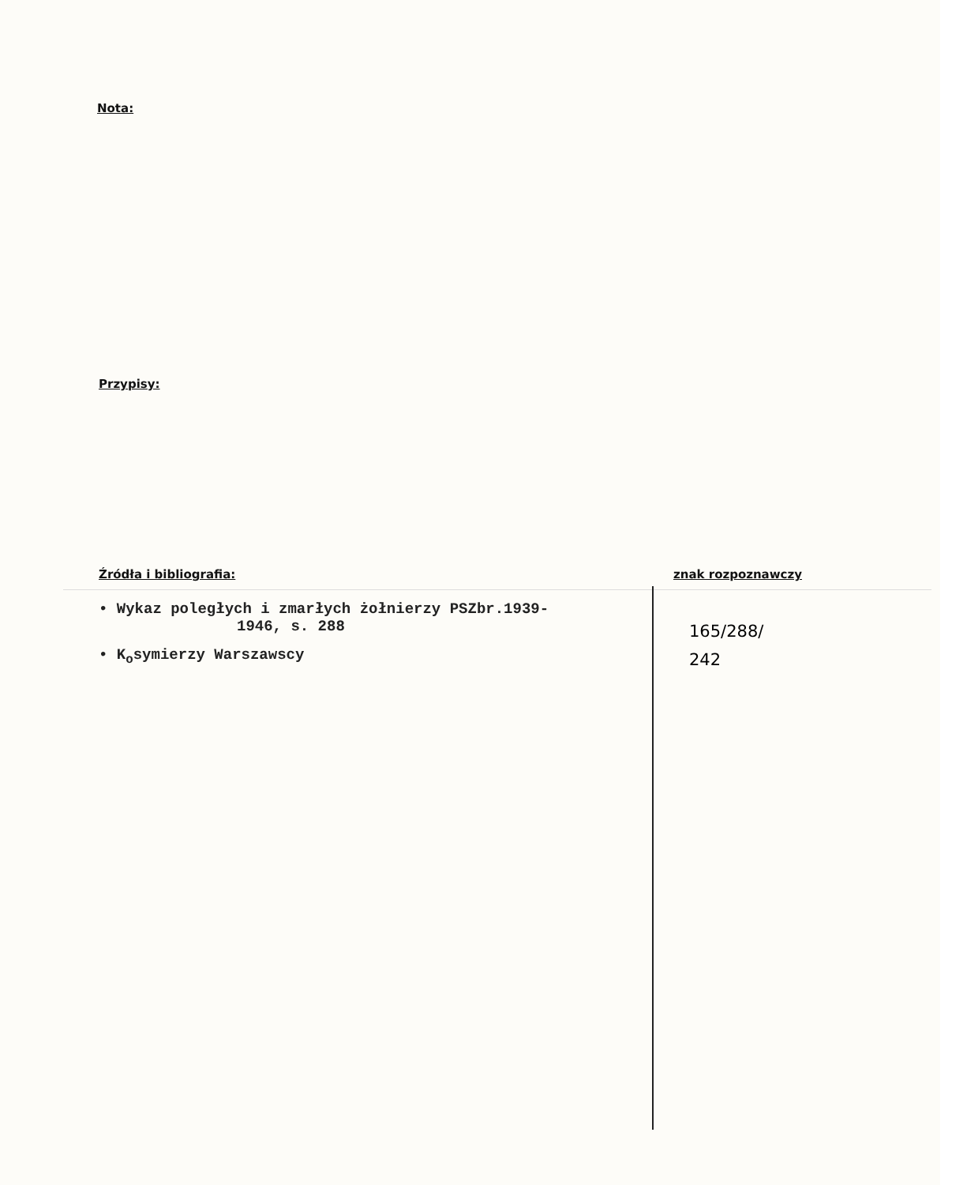Nota:
Przypisy:
Źródła i bibliografia:
• Wykaz poległych i zmarłych żołnierzy PSZbr.1939-
1946, s. 288
• K<sub>o</sub>symierzy Warszawscy
znak rozpoznawczy
165/288/
242